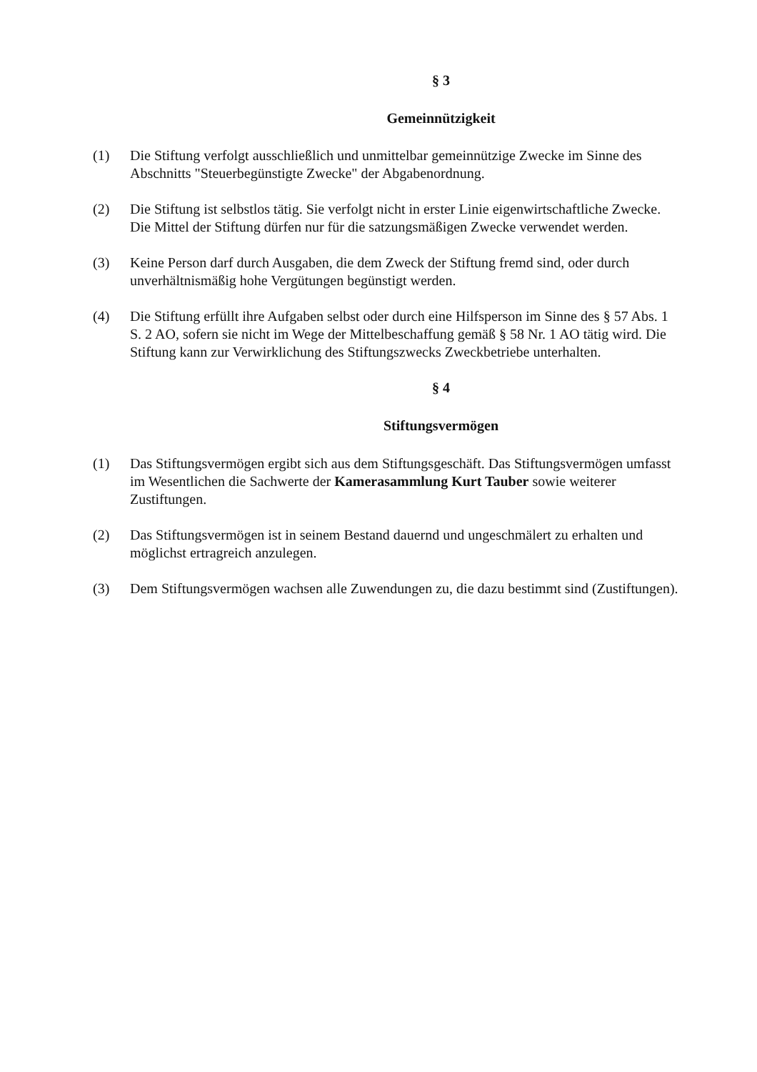§ 3
Gemeinnützigkeit
(1) Die Stiftung verfolgt ausschließlich und unmittelbar gemeinnützige Zwecke im Sinne des Abschnitts "Steuerbegünstigte Zwecke" der Abgabenordnung.
(2) Die Stiftung ist selbstlos tätig. Sie verfolgt nicht in erster Linie eigenwirtschaftliche Zwecke. Die Mittel der Stiftung dürfen nur für die satzungsmäßigen Zwecke verwendet werden.
(3) Keine Person darf durch Ausgaben, die dem Zweck der Stiftung fremd sind, oder durch unverhältnismäßig hohe Vergütungen begünstigt werden.
(4) Die Stiftung erfüllt ihre Aufgaben selbst oder durch eine Hilfsperson im Sinne des § 57 Abs. 1 S. 2 AO, sofern sie nicht im Wege der Mittelbeschaffung gemäß § 58 Nr. 1 AO tätig wird. Die Stiftung kann zur Verwirklichung des Stiftungszwecks Zweckbetriebe unterhalten.
§ 4
Stiftungsvermögen
(1) Das Stiftungsvermögen ergibt sich aus dem Stiftungsgeschäft. Das Stiftungsvermögen umfasst im Wesentlichen die Sachwerte der Kamerasammlung Kurt Tauber sowie weiterer Zustiftungen.
(2) Das Stiftungsvermögen ist in seinem Bestand dauernd und ungeschmälert zu erhalten und möglichst ertragreich anzulegen.
(3) Dem Stiftungsvermögen wachsen alle Zuwendungen zu, die dazu bestimmt sind (Zustiftungen).